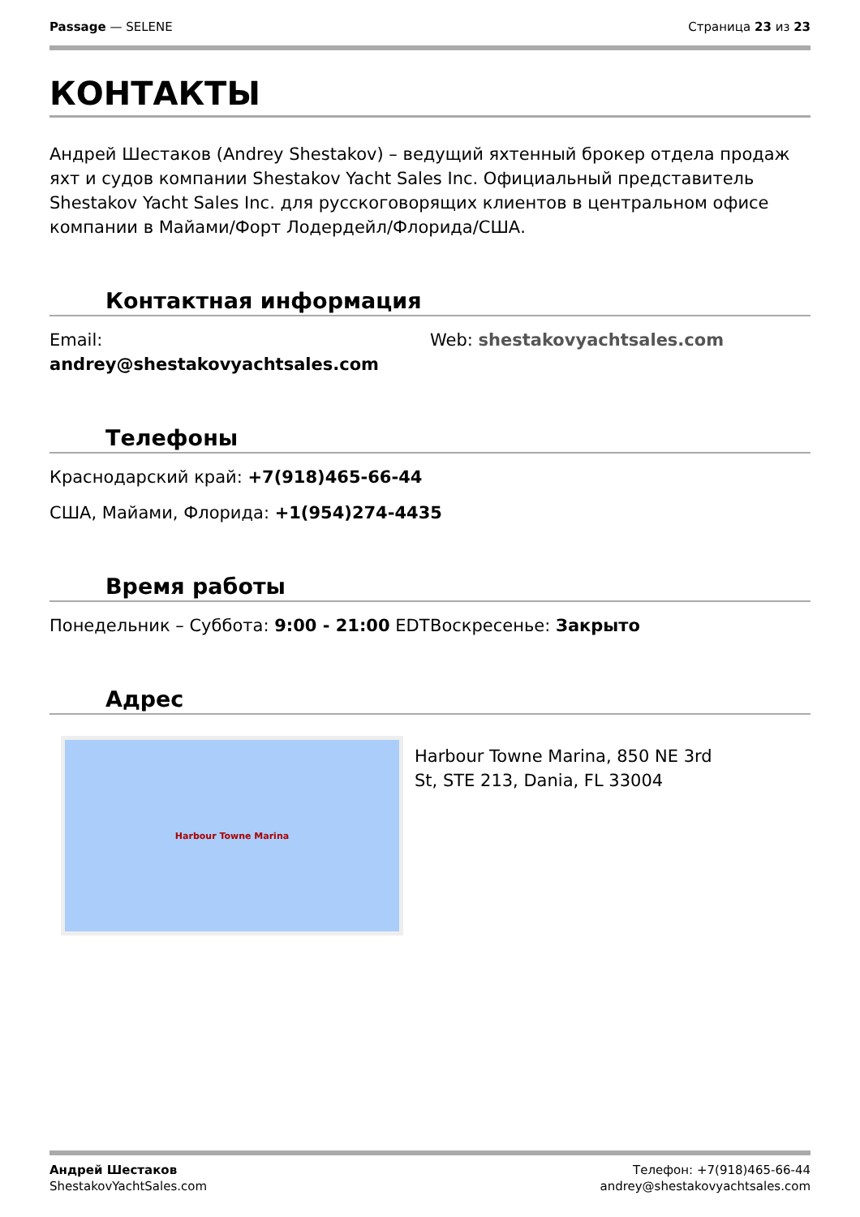Passage — SELENE Страница 23 из 23
КОНТАКТЫ
Андрей Шестаков (Andrey Shestakov) – ведущий яхтенный брокер отдела продаж яхт и судов компании Shestakov Yacht Sales Inc. Официальный представитель Shestakov Yacht Sales Inc. для русскоговорящих клиентов в центральном офисе компании в Майами/Форт Лодердейл/Флорида/США.
Контактная информация
Email: andrey@shestakovyachtsales.com Web: shestakovyachtsales.com
Телефоны
Краснодарский край: +7(918)465-66-44
США, Майами, Флорида: +1(954)274-4435
Время работы
Понедельник – Суббота: 9:00 - 21:00 EDT Воскресенье: Закрыто
Адрес
Harbour Towne Marina
Harbour Towne Marina, 850 NE 3rd St, STE 213, Dania, FL 33004
Андрей Шестаков
ShestakovYachtSales.com
Телефон: +7(918)465-66-44
andrey@shestakovyachtsales.com